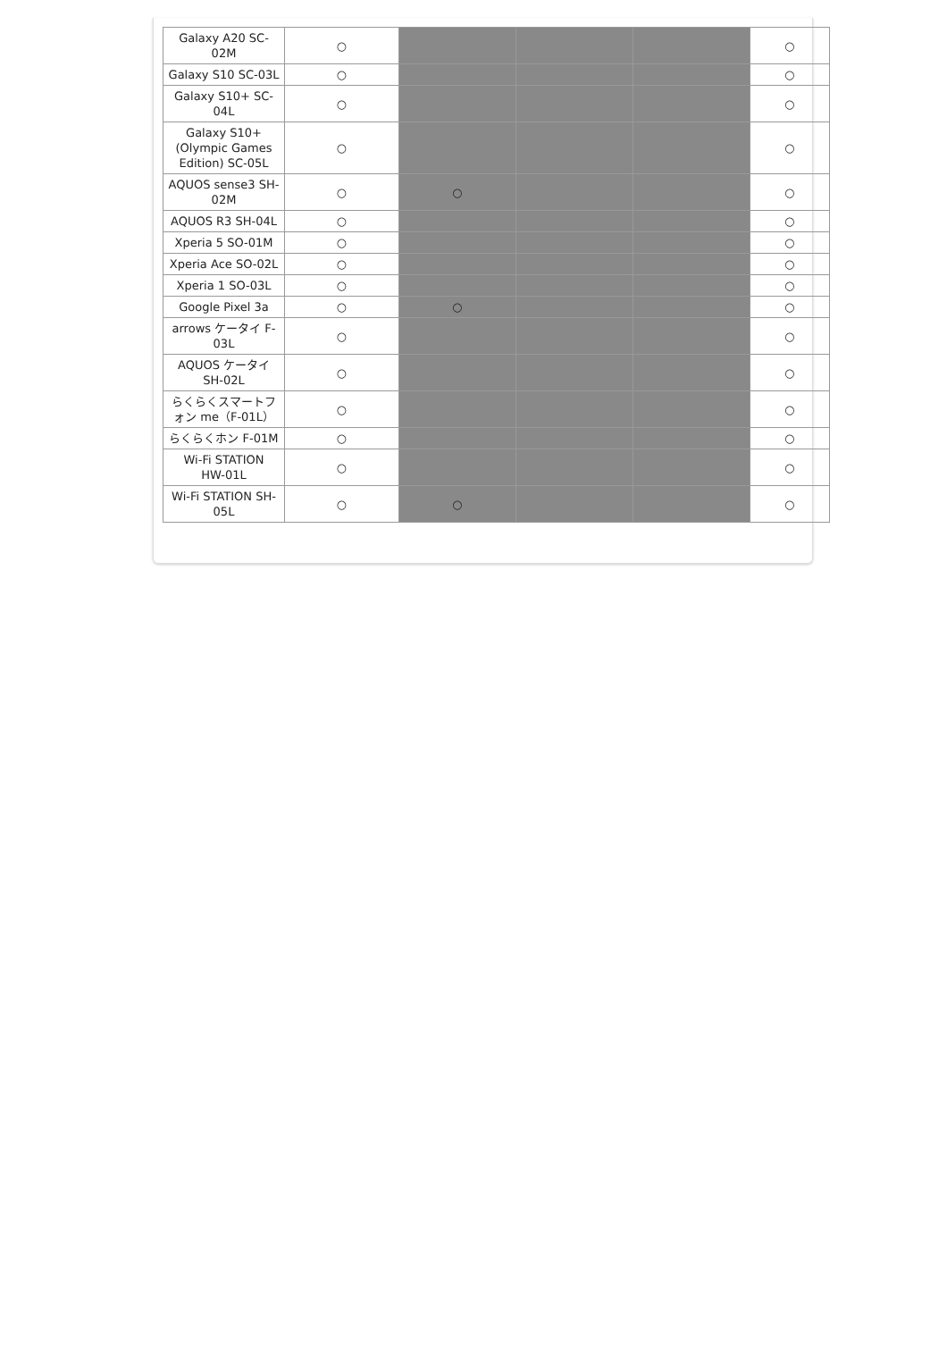| Galaxy A20 SC- 02M | ○ | | | | ○ |
| Galaxy S10 SC-03L | ○ | | | | ○ |
| Galaxy S10+ SC- 04L | ○ | | | | ○ |
| Galaxy S10+ (Olympic Games Edition) SC-05L | ○ | | | | ○ |
| AQUOS sense3 SH- 02M | ○ | ○ | | | ○ |
| AQUOS R3 SH-04L | ○ | | | | ○ |
| Xperia 5 SO-01M | ○ | | | | ○ |
| Xperia Ace SO-02L | ○ | | | | ○ |
| Xperia 1 SO-03L | ○ | | | | ○ |
| Google Pixel 3a | ○ | ○ | | | ○ |
| arrows ケータイ F- 03L | ○ | | | | ○ |
| AQUOS ケータイ SH-02L | ○ | | | | ○ |
| らくらくスマートフ ォン me（F-01L） | ○ | | | | ○ |
| らくらくホン F-01M | ○ | | | | ○ |
| Wi-Fi STATION HW-01L | ○ | | | | ○ |
| Wi-Fi STATION SH- 05L | ○ | ○ | | | ○ |